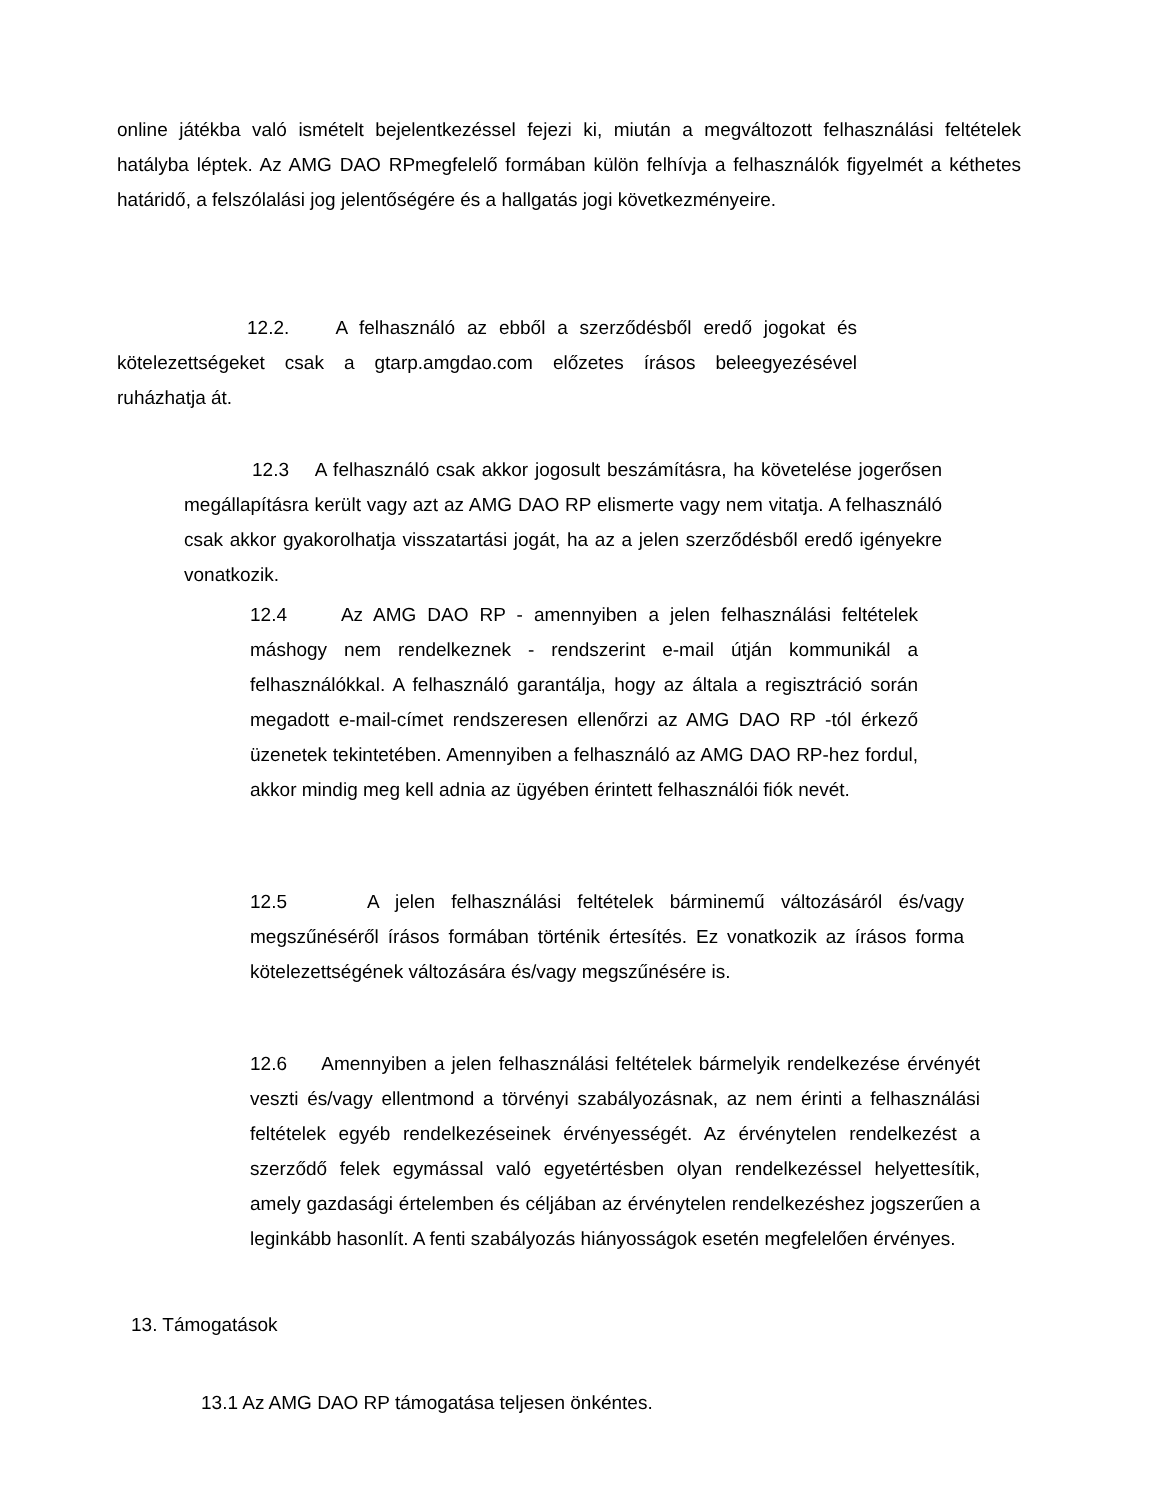online játékba való ismételt bejelentkezéssel fejezi ki, miután a megváltozott felhasználási feltételek hatályba léptek. Az AMG DAO RPmegfelelő formában külön felhívja a felhasználók figyelmét a kéthetes határidő, a felszólalási jog jelentőségére és a hallgatás jogi következményeire.
12.2. A felhasználó az ebből a szerződésből eredő jogokat és kötelezettségeket csak a gtarp.amgdao.com előzetes írásos beleegyezésével ruházhatja át.
12.3 A felhasználó csak akkor jogosult beszámításra, ha követelése jogerősen megállapításra került vagy azt az AMG DAO RP elismerte vagy nem vitatja. A felhasználó csak akkor gyakorolhatja visszatartási jogát, ha az a jelen szerződésből eredő igényekre vonatkozik.
12.4 Az AMG DAO RP - amennyiben a jelen felhasználási feltételek máshogy nem rendelkeznek - rendszerint e-mail útján kommunikál a felhasználókkal. A felhasználó garantálja, hogy az általa a regisztráció során megadott e-mail-címet rendszeresen ellenőrzi az AMG DAO RP -tól érkező üzenetek tekintetében. Amennyiben a felhasználó az AMG DAO RP-hez fordul, akkor mindig meg kell adnia az ügyében érintett felhasználói fiók nevét.
12.5 A jelen felhasználási feltételek bárminemű változásáról és/vagy megszűnéséről írásos formában történik értesítés. Ez vonatkozik az írásos forma kötelezettségének változására és/vagy megszűnésére is.
12.6 Amennyiben a jelen felhasználási feltételek bármelyik rendelkezése érvényét veszti és/vagy ellentmond a törvényi szabályozásnak, az nem érinti a felhasználási feltételek egyéb rendelkezéseinek érvényességét. Az érvénytelen rendelkezést a szerződő felek egymással való egyetértésben olyan rendelkezéssel helyettesítik, amely gazdasági értelemben és céljában az érvénytelen rendelkezéshez jogszerűen a leginkább hasonlít. A fenti szabályozás hiányosságok esetén megfelelően érvényes.
13. Támogatások
13.1 Az AMG DAO RP támogatása teljesen önkéntes.